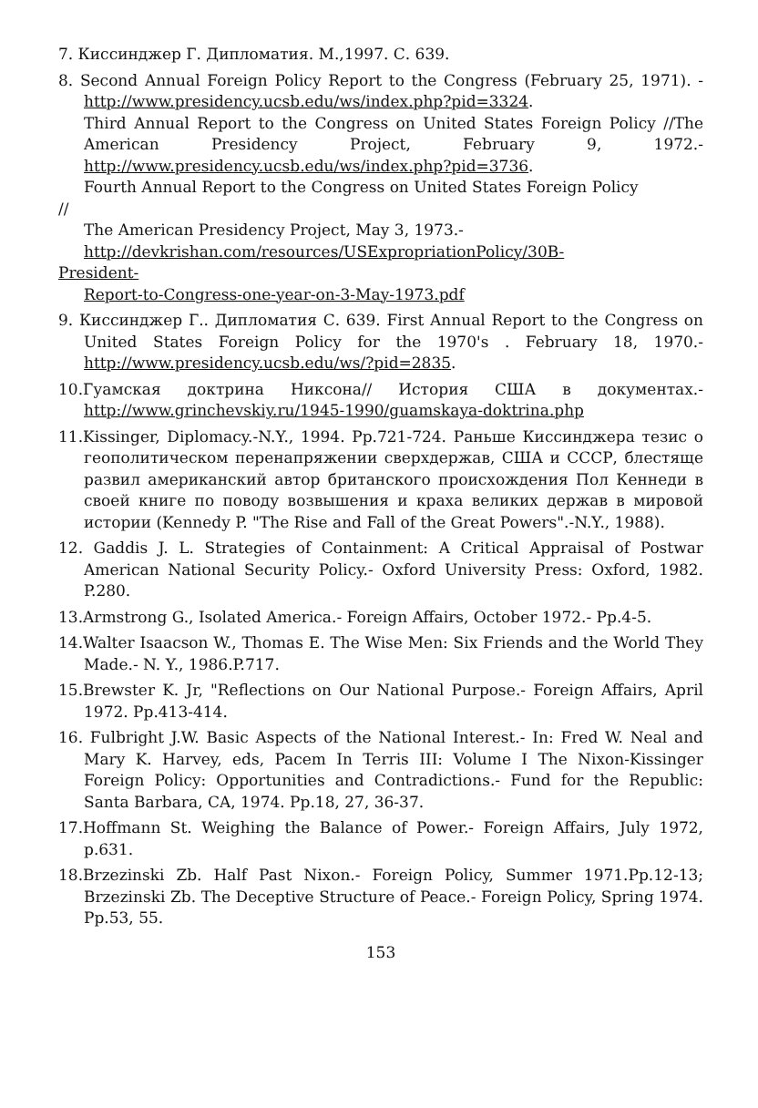7. Киссинджер Г. Дипломатия. М.,1997. С. 639.
8. Second Annual Foreign Policy Report to the Congress (February 25, 1971). - http://www.presidency.ucsb.edu/ws/index.php?pid=3324.
Third Annual Report to the Congress on United States Foreign Policy //The American Presidency Project, February 9, 1972.- http://www.presidency.ucsb.edu/ws/index.php?pid=3736.
Fourth Annual Report to the Congress on United States Foreign Policy
//
The American Presidency Project, May 3, 1973.-
http://devkrishan.com/resources/USExpropriationPolicy/30B-
President-
Report-to-Congress-one-year-on-3-May-1973.pdf
9. Киссинджер Г.. Дипломатия С. 639. First Annual Report to the Congress on United States Foreign Policy for the 1970's . February 18, 1970.- http://www.presidency.ucsb.edu/ws/?pid=2835.
10.Гуамская доктрина Никсона// История США в документах.- http://www.grinchevskiy.ru/1945-1990/guamskaya-doktrina.php
11.Kissinger, Diplomacy.-N.Y., 1994. Pp.721-724. Раньше Киссинджера тезис о геополитическом перенапряжении сверхдержав, США и СССР, блестяще развил американский автор британского происхождения Пол Кеннеди в своей книге по поводу возвышения и краха великих держав в мировой истории (Kennedy P. "The Rise and Fall of the Great Powers".-N.Y., 1988).
12. Gaddis J. L. Strategies of Containment: A Critical Appraisal of Postwar American National Security Policy.- Oxford University Press: Oxford, 1982. P.280.
13.Armstrong G., Isolated America.- Foreign Affairs, October 1972.- Pp.4-5.
14.Walter Isaacson W., Thomas E. The Wise Men: Six Friends and the World They Made.- N. Y., 1986.P.717.
15.Brewster K. Jr, "Reflections on Our National Purpose.- Foreign Affairs, April 1972. Pp.413-414.
16. Fulbright J.W. Basic Aspects of the National Interest.- In: Fred W. Neal and Mary K. Harvey, eds, Pacem In Terris III: Volume I The Nixon-Kissinger Foreign Policy: Opportunities and Contradictions.- Fund for the Republic: Santa Barbara, CA, 1974. Pp.18, 27, 36-37.
17.Hoffmann St. Weighing the Balance of Power.- Foreign Affairs, July 1972, p.631.
18.Brzezinski Zb. Half Past Nixon.- Foreign Policy, Summer 1971.Pp.12-13; Brzezinski Zb. The Deceptive Structure of Peace.- Foreign Policy, Spring 1974. Pp.53, 55.
153